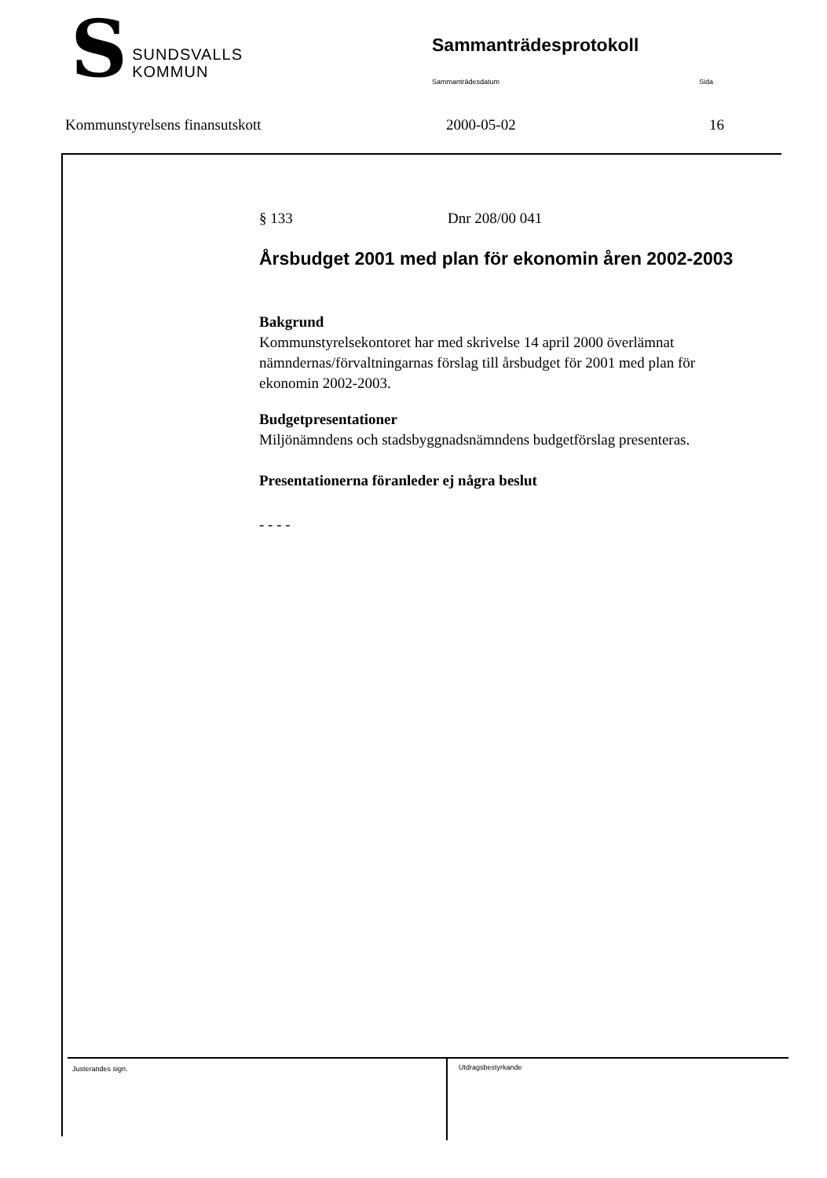S
SUNDSVALLS
KOMMUN
Sammanträdesprotokoll
Sammanträdesdatum Sida
Kommunstyrelsens finansutskott 2000-05-02 16
§ 133 Dnr 208/00 041
Årsbudget 2001 med plan för ekonomin åren 2002-2003
Bakgrund
Kommunstyrelsekontoret har med skrivelse 14 april 2000 överlämnat nämndernas/förvaltningarnas förslag till årsbudget för 2001 med plan för ekonomin 2002-2003.
Budgetpresentationer
Miljönämndens och stadsbyggnadsnämndens budgetförslag presenteras.
Presentationerna föranleder ej några beslut
- - - -
Justerandes sign.
Utdragsbestyrkande